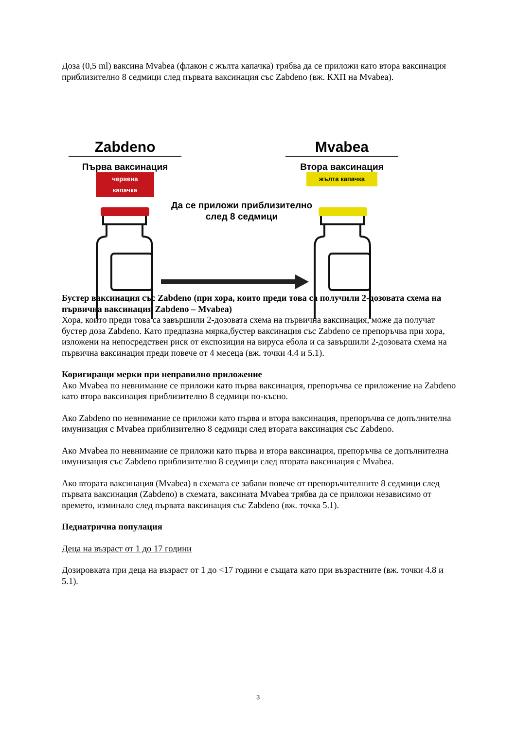Доза (0,5 ml) ваксина Mvabea (флакон с жълта капачка) трябва да се приложи като втора ваксинация приблизително 8 седмици след първата ваксинация със Zabdeno (вж. КХП на Mvabea).
Zabdeno
Първа ваксинация
червена капачка
Mvabea
Втора ваксинация
жълта капачка
Да се приложи приблизително след 8 седмици
Бустер ваксинация със Zabdeno (при хора, които преди това са получили 2-дозовата схема на първична ваксинация Zabdeno – Mvabea)
Хора, които преди това са завършили 2-дозовата схема на първична ваксинация, може да получат бустер доза Zabdeno. Като предпазна мярка,бустер ваксинация със Zabdeno се препоръчва при хора, изложени на непосредствен риск от експозиция на вируса ебола и са завършили 2-дозовата схема на първична ваксинация преди повече от 4 месеца (вж. точки 4.4 и 5.1).
Коригиращи мерки при неправилно приложение
Ако Mvabea по невнимание се приложи като първа ваксинация, препоръчва се приложение на Zabdeno като втора ваксинация приблизително 8 седмици по-късно.
Ако Zabdeno по невнимание се приложи като първа и втора ваксинация, препоръчва се допълнителна имунизация с Mvabea приблизително 8 седмици след втората ваксинация със Zabdeno.
Ако Mvabea по невнимание се приложи като първа и втора ваксинация, препоръчва се допълнителна имунизация със Zabdeno приблизително 8 седмици след втората ваксинация с Mvabea.
Ако втората ваксинация (Mvabea) в схемата се забави повече от препоръчителните 8 седмици след първата ваксинация (Zabdeno) в схемата, ваксината Mvabea трябва да се приложи независимо от времето, изминало след първата ваксинация със Zabdeno (вж. точка 5.1).
Педиатрична популация
Деца на възраст от 1 до 17 години
Дозировката при деца на възраст от 1 до <17 години е същата като при възрастните (вж. точки 4.8 и 5.1).
3